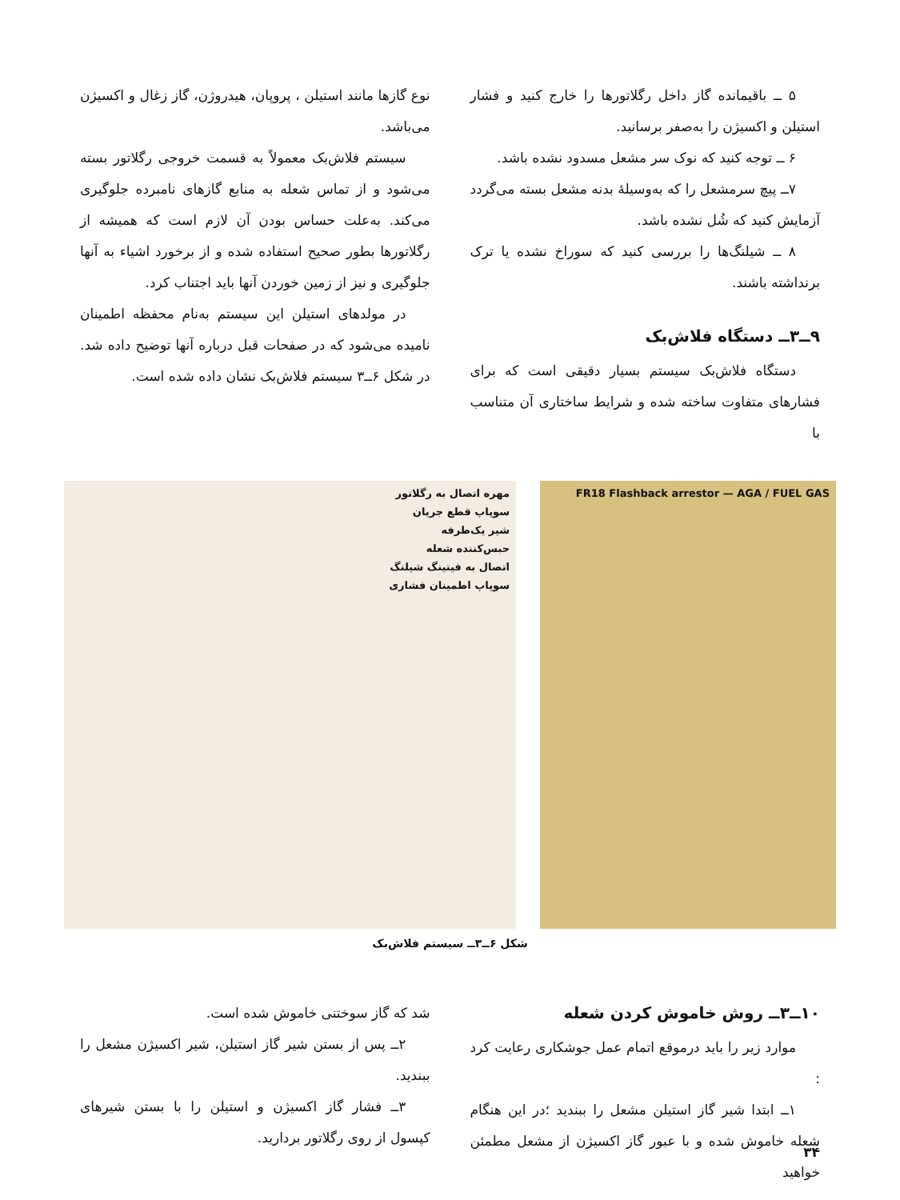۵ ــ باقیمانده گاز داخل رگلاتورها را خارج کنید و فشار استیلن و اکسیژن را به‌صفر برسانید.
۶ ــ توجه کنید که نوک سر مشعل مسدود نشده باشد.
۷ــ پیچ سرمشعل را که به‌وسیلهٔ بدنه مشعل بسته می‌گردد آزمایش کنید که شُل نشده باشد.
۸ ــ شیلنگ‌ها را بررسی کنید که سوراخ نشده یا ترک برنداشته باشند.
۹ــ۳ــ دستگاه فلاش‌بک
دستگاه فلاش‌بک سیستم بسیار دقیقی است که برای فشارهای متفاوت ساخته شده و شرایط ساختاری آن متناسب با
نوع گازها مانند استیلن ، پروپان، هیدروژن، گاز زغال و اکسیژن می‌باشد.
سیستم فلاش‌بک معمولاً به قسمت خروجی رگلاتور بسته می‌شود و از تماس شعله به منابع گازهای نامبرده جلوگیری می‌کند. به‌علت حساس بودن آن لازم است که همیشه از رگلاتورها بطور صحیح استفاده شده و از برخورد اشیاء به آنها جلوگیری و نیز از زمین خوردن آنها باید اجتناب کرد.
در مولدهای استیلن این سیستم به‌نام محفظه اطمینان نامیده می‌شود که در صفحات قبل درباره آنها توضیح داده شد. در شکل ۶ــ۳ سیستم فلاش‌بک نشان داده شده است.
FR18 Flashback arrestor — AGA / FUEL GAS
مهره اتصال به رگلاتور
سوپاپ قطع جریان
شیر یک‌طرفه
حبس‌کننده شعله
اتصال به فیتینگ شیلنگ
سوپاپ اطمینان فشاری
شکل ۶ــ۳ــ سیستم فلاش‌بک
۱۰ــ۳ــ روش خاموش کردن شعله
موارد زیر را باید درموقع اتمام عمل جوشکاری رعایت کرد :
۱ــ ابتدا شیر گاز استیلن مشعل را ببندید ؛در این هنگام شعله خاموش شده و با عبور گاز اکسیژن از مشعل مطمئن خواهید
شد که گاز سوختنی خاموش شده است.
۲ــ پس از بستن شیر گاز استیلن، شیر اکسیژن مشعل را ببندید.
۳ــ فشار گاز اکسیژن و استیلن را با بستن شیرهای کپسول از روی رگلاتور بردارید.
۳۴